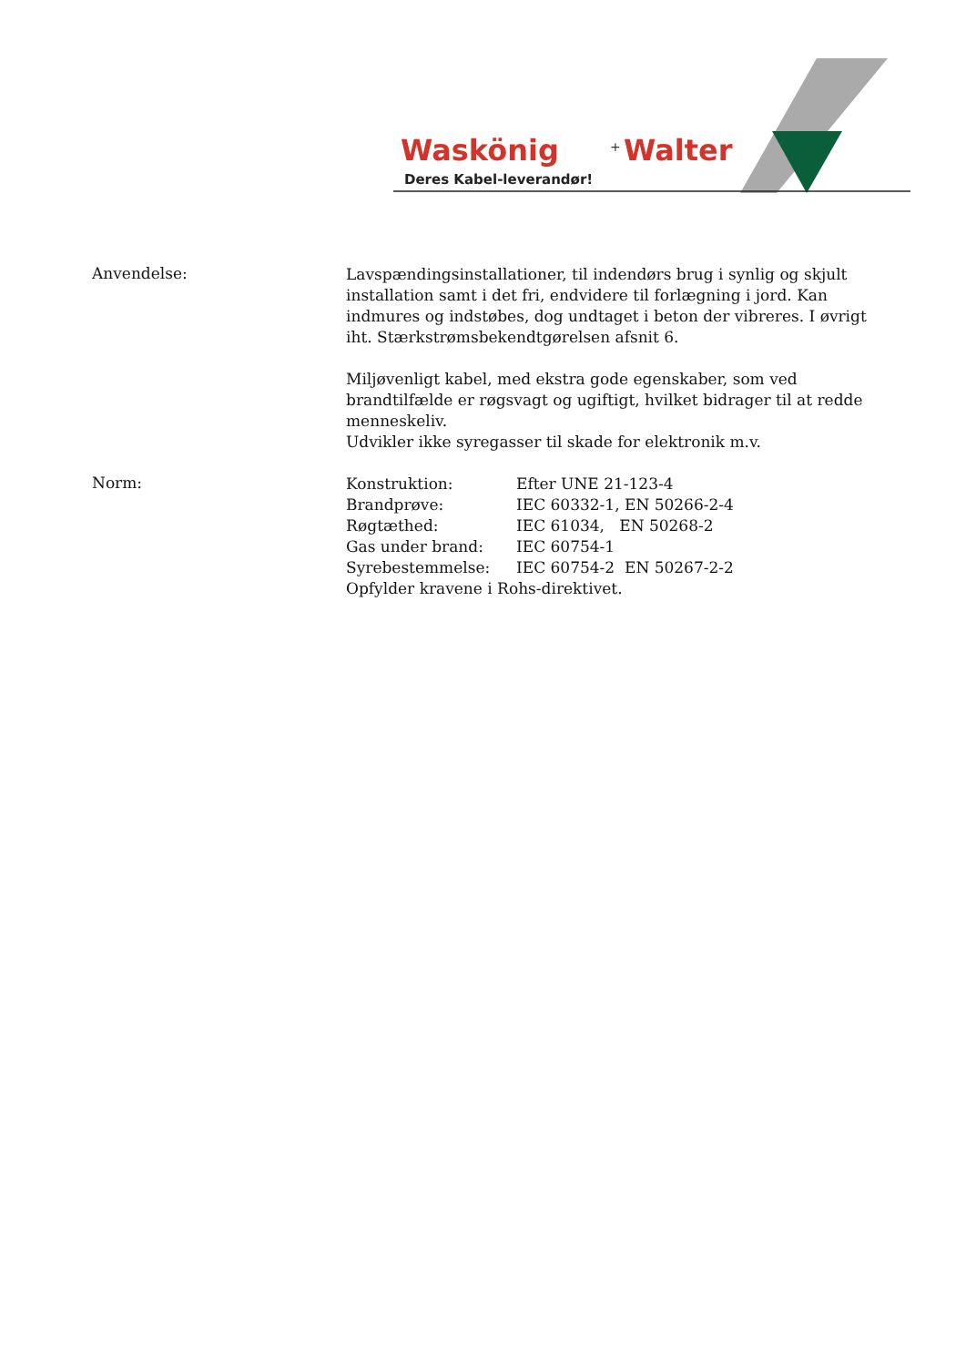Waskönig
+
Walter
Deres Kabel-leverandør!
Anvendelse:
Lavspændingsinstallationer, til indendørs brug i synlig og skjult installation samt i det fri, endvidere til forlægning i jord. Kan indmures og indstøbes, dog undtaget i beton der vibreres. I øvrigt iht. Stærkstrømsbekendtgørelsen afsnit 6.
Miljøvenligt kabel, med ekstra gode egenskaber, som ved brandtilfælde er røgsvagt og ugiftigt, hvilket bidrager til at redde menneskeliv.
Udvikler ikke syregasser til skade for elektronik m.v.
Norm:
Konstruktion: Efter UNE 21-123-4
Brandprøve: IEC 60332-1, EN 50266-2-4
Røgtæthed: IEC 61034, EN 50268-2
Gas under brand: IEC 60754-1
Syrebestemmelse: IEC 60754-2 EN 50267-2-2
Opfylder kravene i Rohs-direktivet.